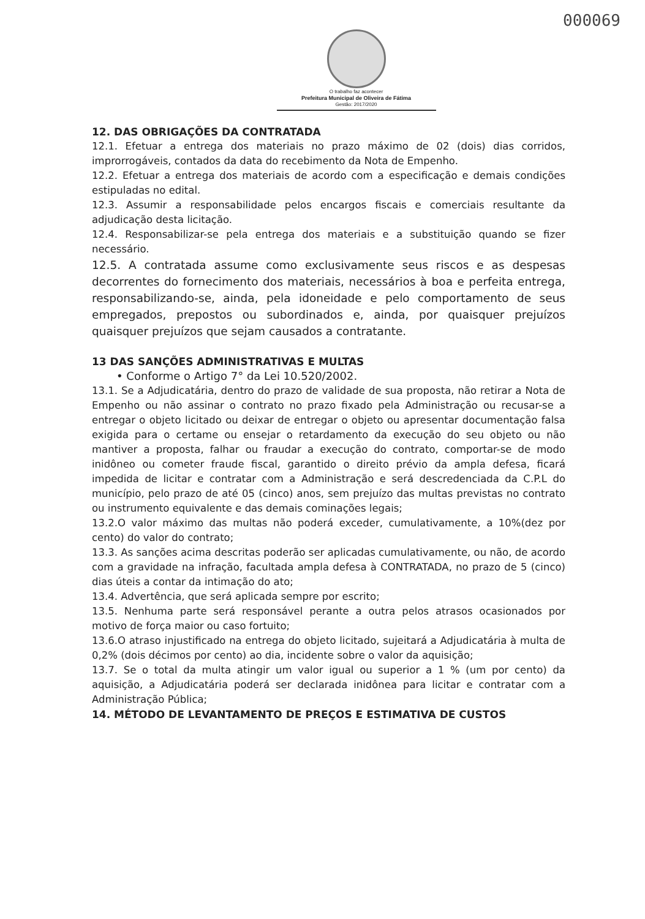000069
O trabalho faz acontecer
Prefeitura Municipal de Oliveira de Fátima
Gestão: 2017/2020
12. DAS OBRIGAÇÕES DA CONTRATADA
12.1. Efetuar a entrega dos materiais no prazo máximo de 02 (dois) dias corridos, improrrogáveis, contados da data do recebimento da Nota de Empenho.
12.2. Efetuar a entrega dos materiais de acordo com a especificação e demais condições estipuladas no edital.
12.3. Assumir a responsabilidade pelos encargos fiscais e comerciais resultante da adjudicação desta licitação.
12.4. Responsabilizar-se pela entrega dos materiais e a substituição quando se fizer necessário.
12.5. A contratada assume como exclusivamente seus riscos e as despesas decorrentes do fornecimento dos materiais, necessários à boa e perfeita entrega, responsabilizando-se, ainda, pela idoneidade e pelo comportamento de seus empregados, prepostos ou subordinados e, ainda, por quaisquer prejuízos quaisquer prejuízos que sejam causados a contratante.
13 DAS SANÇÕES ADMINISTRATIVAS E MULTAS
• Conforme o Artigo 7° da Lei 10.520/2002.
13.1. Se a Adjudicatária, dentro do prazo de validade de sua proposta, não retirar a Nota de Empenho ou não assinar o contrato no prazo fixado pela Administração ou recusar-se a entregar o objeto licitado ou deixar de entregar o objeto ou apresentar documentação falsa exigida para o certame ou ensejar o retardamento da execução do seu objeto ou não mantiver a proposta, falhar ou fraudar a execução do contrato, comportar-se de modo inidôneo ou cometer fraude fiscal, garantido o direito prévio da ampla defesa, ficará impedida de licitar e contratar com a Administração e será descredenciada da C.P.L do município, pelo prazo de até 05 (cinco) anos, sem prejuízo das multas previstas no contrato ou instrumento equivalente e das demais cominações legais;
13.2.O valor máximo das multas não poderá exceder, cumulativamente, a 10%(dez por cento) do valor do contrato;
13.3. As sanções acima descritas poderão ser aplicadas cumulativamente, ou não, de acordo com a gravidade na infração, facultada ampla defesa à CONTRATADA, no prazo de 5 (cinco) dias úteis a contar da intimação do ato;
13.4. Advertência, que será aplicada sempre por escrito;
13.5. Nenhuma parte será responsável perante a outra pelos atrasos ocasionados por motivo de força maior ou caso fortuito;
13.6.O atraso injustificado na entrega do objeto licitado, sujeitará a Adjudicatária à multa de 0,2% (dois décimos por cento) ao dia, incidente sobre o valor da aquisição;
13.7. Se o total da multa atingir um valor igual ou superior a 1 % (um por cento) da aquisição, a Adjudicatária poderá ser declarada inidônea para licitar e contratar com a Administração Pública;
14. MÉTODO DE LEVANTAMENTO DE PREÇOS E ESTIMATIVA DE CUSTOS